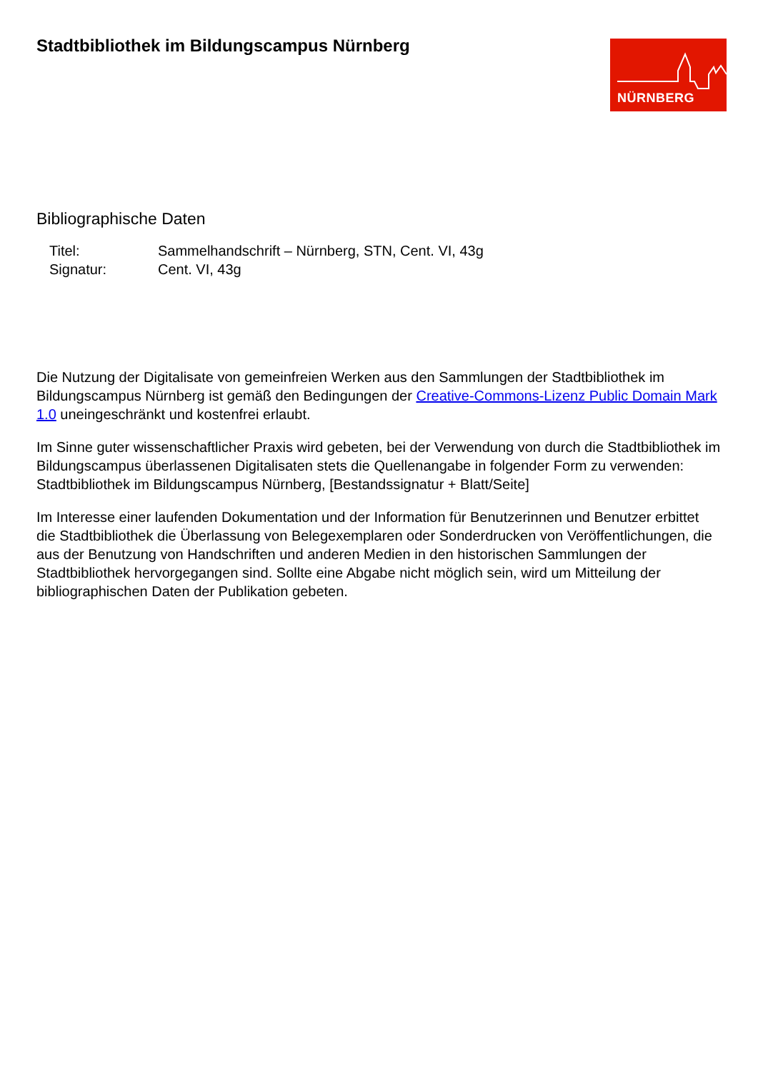Stadtbibliothek im Bildungscampus Nürnberg
NÜRNBERG
Bibliographische Daten
Titel: Sammelhandschrift – Nürnberg, STN, Cent. VI, 43g
Signatur: Cent. VI, 43g
Die Nutzung der Digitalisate von gemeinfreien Werken aus den Sammlungen der Stadtbibliothek im Bildungscampus Nürnberg ist gemäß den Bedingungen der Creative-Commons-Lizenz Public Domain Mark 1.0 uneingeschränkt und kostenfrei erlaubt.
Im Sinne guter wissenschaftlicher Praxis wird gebeten, bei der Verwendung von durch die Stadtbibliothek im Bildungscampus überlassenen Digitalisaten stets die Quellenangabe in folgender Form zu verwenden: Stadtbibliothek im Bildungscampus Nürnberg, [Bestandssignatur + Blatt/Seite]
Im Interesse einer laufenden Dokumentation und der Information für Benutzerinnen und Benutzer erbittet die Stadtbibliothek die Überlassung von Belegexemplaren oder Sonderdrucken von Veröffentlichungen, die aus der Benutzung von Handschriften und anderen Medien in den historischen Sammlungen der Stadtbibliothek hervorgegangen sind. Sollte eine Abgabe nicht möglich sein, wird um Mitteilung der bibliographischen Daten der Publikation gebeten.